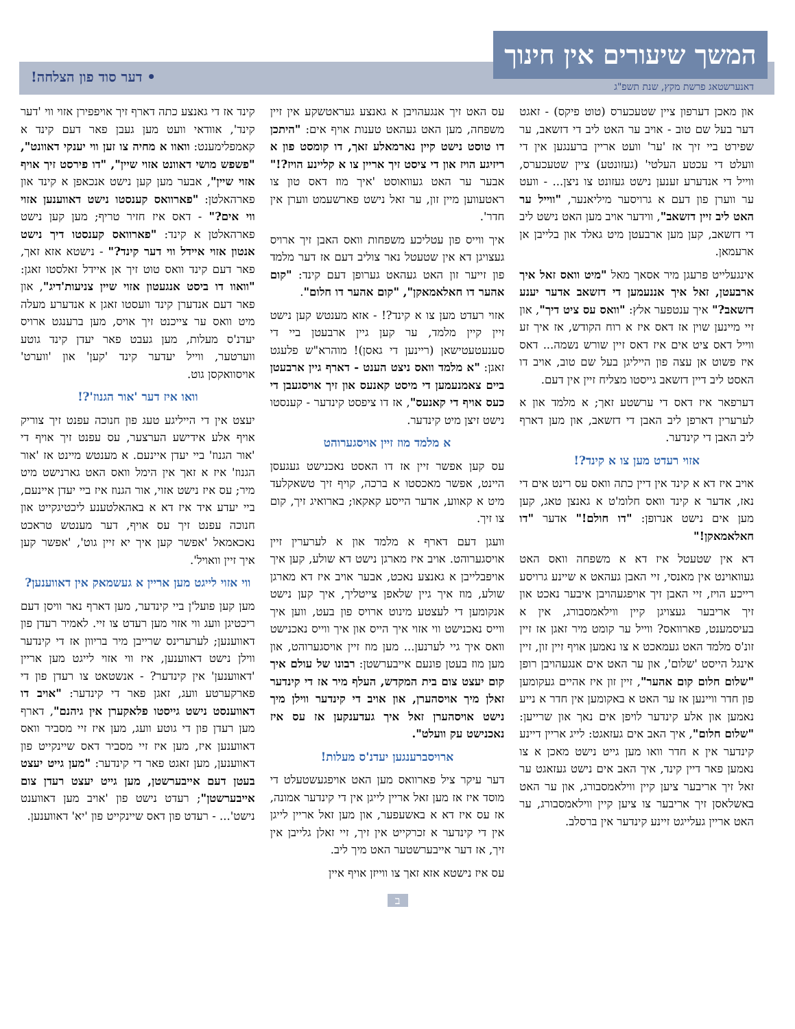המשך שיעורים אין חינוך
דאנערשטאג פרשת מקץ, שנת תשפ"ג
• דער סוד פון הצלחה!
און מאכן דערפון ציין שטעכערס (טוט פיקס) - זאגט דער בעל שם טוב - אויב ער האט ליב די דזשאב, ער שפירט ביי זיך אז 'ער' וועט אריין ברענגען אין די וועלט די עכטע העלטי' (געזונטע) ציין שטעכערס, ווייל די אנדערע זענען נישט געזונט צו ניצן... - וועט ער ווערן פון דעם א גרויסער מיליאנער, "ווייל ער האט ליב זיין דזשאב", ווידער אויב מען האט נישט ליב די דזשאב, קען מען ארבעטן מיט גאלד און בלייבן אן ארעמאן.
אינגעלייט פרעגן מיר אסאך מאל "מיט וואס זאל איך ארבעטן, זאל איך אננעמען די דזשאב אדער יענע דזשאב?" איך ענטפער אלץ: "וואס עס ציט דיך", און זיי מיינען שוין אז דאס איז א רוח הקודש, אז איך זע ווייל דאס ציט אים איז דאס זיין שורש נשמה... דאס איז פשוט אן עצה פון הייליגן בעל שם טוב, אויב דו האסט ליב דיין דזשאב גייסטו מצליח זיין אין דעם.
דערפאר איז דאס די ערשטע זאך; א מלמד און א לערערין דארפן ליב האבן די דזשאב, און מען דארף ליב האבן די קינדער.
אזוי רעדט מען צו א קינד?!
אויב איז דא א קינד אין דיין כתה וואס עס רינט אים די נאז, אדער א קינד וואס חלומ'ט א גאנצן טאג, קען מען אים נישט אנרופן: "דו חולם!" אדער "דו חאלאמאקן!"
דא אין שטעטל איז דא א משפחה וואס האט געוואוינט אין מאנסי, זיי האבן געהאט א שיינע גרויסע רייכע הויז, זיי האבן זיך אויפגעהויבן איבער נאכט און זיך אריבער געצויגן קיין ווילאמסבורג, אין א בעיסמענט, פארוואס? ווייל ער קומט מיר זאגן אז זיין זונ'ס מלמד האט געמאכט א צו נאמען אויף זיין זון, זיין אינגל הייסט 'שלום', און ער האט אים אנגעהויבן רופן "שלום חלום קום אהער", זיין זון איז אהיים געקומען פון חדר וויינען אז ער האט א באקומען אין חדר א נייע נאמען און אלע קינדער לויפן אים נאך און שרייען: "שלום חלום", איך האב אים געזאגט: לייג אריין דיינע קינדער אין א חדר וואו מען גייט נישט מאכן א צו נאמען פאר דיין קינד, איך האב אים נישט געזאגט ער זאל זיך אריבער ציען קיין ווילאמסבורג, און ער האט באשלאסן זיך אריבער צו ציען קיין ווילאמסבורג, ער האט אריין געלייגט זיינע קינדער אין ברסלב.
עס האט זיך אנגעהויבן א גאנצע געראטשקע אין זיין משפחה, מען האט געהאט טענות אויף אים: "היתכן דו טוסט נישט קיין נארמאלע זאך, דו קומסט פון א ריזיגע הויז און די ציסט זיך אריין צו א קליינע הויז?!" אבער ער האט געוואוסט 'איך מוז דאס טון צו ראטעווען מיין זון, ער זאל נישט פארשעמט ווערן אין חדר'.
איך ווייס פון עטליכע משפחות וואס האבן זיך ארויס געצויגן דא אין שטעטל נאר צוליב דעם אז דער מלמד פון זייער זון האט געהאט גערופן דעם קינד: "קום אהער דו חאלאמאקן", "קום אהער דו חלום".
אזוי רעדט מען צו א קינד?! - אזא מענטש קען נישט זיין קיין מלמד, ער קען גיין ארבעטן ביי די סענעטעטישאן (ריינען די גאסן)! מוהרא"ש פלעגט זאגן: "א מלמד וואס ניצט הענט - דארף גיין ארבעטן ביים צאמנעמען די מיסט קאנעס און זיך אויסגעבן די כעס אויף די קאנעס", אז דו ציפסט קינדער - קענסטו נישט זיצן מיט קינדער.
א מלמד מוז זיין אויסגערוהט
עס קען אפשר זיין אז דו האסט נאכנישט געגעסן היינט, אפשר מאכסטו א ברכה, קויף זיך טשאקלעד מיט א קאווע, אדער הייסע קאקאו; בארואיג זיך, קום צו זיך.
וועגן דעם דארף א מלמד און א לערערין זיין אויסגערוהט. אויב איז מארגן נישט דא שולע, קען איך אויפבלייבן א גאנצע נאכט, אבער אויב איז דא מארגן שולע, מוז איך גיין שלאפן צייטליך, איך קען נישט אנקומען די לעצטע מינוט ארויס פון בעט, ווען איך ווייס נאכנישט ווי אזוי איך הייס און איך ווייס נאכנישט וואס איך גיי לערנען... מען מוז זיין אויסגערוהט, און מען מוז בעטן פונעם אייבערשטן: רבונו של עולם איך קום יעצט צום בית המקדש, העלף מיר אז די קינדער זאלן מיך אויסהערן, און אויב די קינדער ווילן מיך נישט אויסהערן זאל איך געדענקען אז עס איז נאכנישט עק וועלט".
ארויסברענגען יעדנ'ס מעלות!
דער עיקר ציל פארוואס מען האט אויפגעשטעלט די מוסד איז אז מען זאל אריין לייגן אין די קינדער אמונה, אז עס איז דא א באשעפער, און מען זאל אריין לייגן אין די קינדער א זכרקייט אין זיך, זיי זאלן גלייבן אין זיך, אז דער אייבערשטער האט מיך ליב.
עס איז נישטא אזא זאך צו ווייזן אויף איין
קינד אז די גאנצע כתה דארף זיך אויפפירן אזוי ווי 'דער קינד', אוודאי וועט מען געבן פאר דעם קינד א קאמפלימענט: וואוו א מחיה צו זען ווי יענקי דאוונט", "פשפש מושי דאוונט אזוי שיין", "דו פירסט זיך אויף אזוי שיין", אבער מען קען נישט אנכאפן א קינד און פארהאלטן: "פארוואס קענסטו נישט דאווענען אזוי ווי אים?" - דאס איז חזיר טריף; מען קען נישט פארהאלטן א קינד: "פארוואס קענסטו דיך נישט אנטון אזוי איידל ווי דער קינד?" - נישטא אזא זאך, פאר דעם קינד וואס טוט זיך אן איידל זאלסטו זאגן: "וואוו דו ביסט אנגעטון אזוי שיין צניעות'דיג", און פאר דעם אנדערן קינד וועסטו זאגן א אנדערע מעלה מיט וואס ער צייכנט זיך אויס, מען ברענגט ארויס יעדנ'ס מעלות, מען געבט פאר יעדן קינד גוטע ווערטער, ווייל יעדער קינד 'קען' און 'ווערט' אויסוואקסן גוט.
וואו איז דער 'אור הגנוז'?!
יעצט אין די הייליגע טעג פון חנוכה עפנט זיך צוריק אויף אלע אידישע הערצער, עס עפנט זיך אויף די 'אור הגנוז' ביי יעדן איינעם. א מענטש מיינט אז 'אור הגנוז' איז א זאך אין הימל וואס האט גארנישט מיט מיר; עס איז נישט אזוי, אור הגנוז איז ביי יעדן איינעם, ביי יעדע איד איז דא א באהאלטענע ליכטיגקייט און חנוכה עפנט זיך עס אויף, דער מענטש טראכט נאכאמאל 'אפשר קען איך יא זיין גוט', 'אפשר קען איך זיין וואויל'.
ווי אזוי לייגט מען אריין א געשמאק אין דאווענען?
מען קען פועל'ן ביי קינדער, מען דארף נאר וויסן דעם ריכטיגן וועג ווי אזוי מען רעדט צו זיי. לאמיר רעדן פון דאווענען; לערערינס שרייבן מיר בריוון אז די קינדער ווילן נישט דאווענען, איז ווי אזוי לייגט מען אריין 'דאווענען' אין קינדער? - אנשטאט צו רעדן פון די פארקערטע וועג, זאגן פאר די קינדער: "אויב דו דאווענסט נישט גייסטו פלאקערן אין גיהנם", דארף מען רעדן פון די גוטע וועג, מען איז זיי מסביר וואס דאווענען איז, מען איז זיי מסביר דאס שיינקייט פון דאווענען, מען זאגט פאר די קינדער: "מען גייט יעצט בעטן דעם אייבערשטן, מען גייט יעצט רעדן צום אייבערשטן"; רעדט נישט פון 'אויב מען דאווענט נישט'... - רעדט פון דאס שיינקייט פון 'יא' דאווענען.
ב